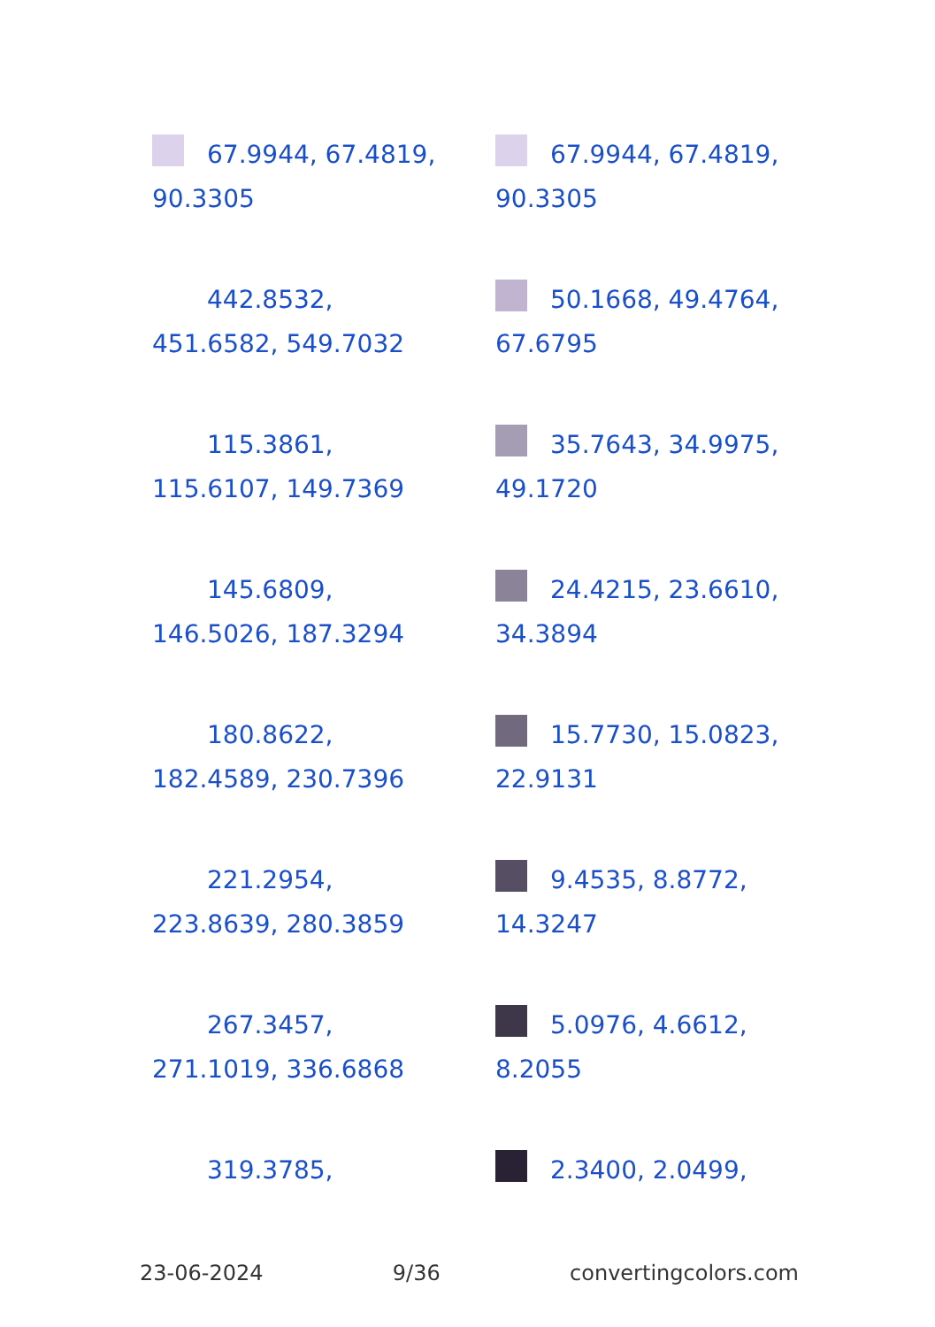67.9944, 67.4819,
90.3305
67.9944, 67.4819,
90.3305
442.8532,
451.6582, 549.7032
50.1668, 49.4764,
67.6795
115.3861,
115.6107, 149.7369
35.7643, 34.9975,
49.1720
145.6809,
146.5026, 187.3294
24.4215, 23.6610,
34.3894
180.8622,
182.4589, 230.7396
15.7730, 15.0823,
22.9131
221.2954,
223.8639, 280.3859
9.4535, 8.8772,
14.3247
267.3457,
271.1019, 336.6868
5.0976, 4.6612,
8.2055
319.3785,
2.3400, 2.0499,
23-06-2024 9/36 convertingcolors.com